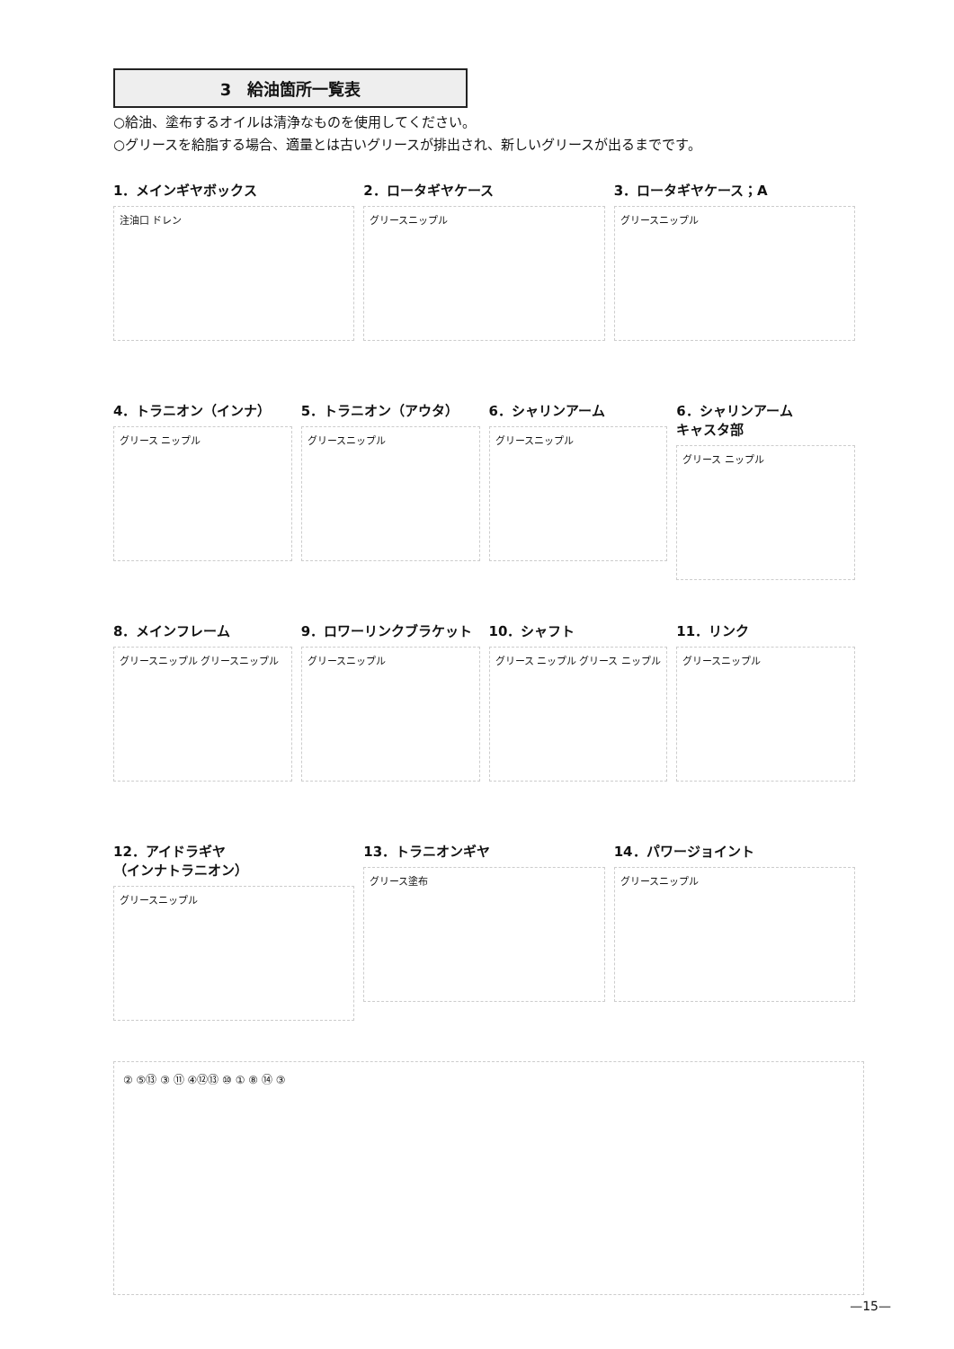3　給油箇所一覧表
○給油、塗布するオイルは清浄なものを使用してください。
○グリースを給脂する場合、適量とは古いグリースが排出され、新しいグリースが出るまでです。
1．メインギヤボックス
注油口 ドレン
2．ロータギヤケース
グリースニップル
3．ロータギヤケース；A
グリースニップル
4．トラニオン（インナ）
グリース ニップル
5．トラニオン（アウタ）
グリースニップル
6．シャリンアーム
グリースニップル
6．シャリンアーム
キャスタ部
グリース ニップル
8．メインフレーム
グリースニップル グリースニップル
9．ロワーリンクブラケット
グリースニップル
10．シャフト
グリース ニップル グリース ニップル
11．リンク
グリースニップル
12．アイドラギヤ
（インナトラニオン）
グリースニップル
13．トラニオンギヤ
グリース塗布
14．パワージョイント
グリースニップル
② ⑤⑬ ③ ⑪ ④⑫⑬ ⑩ ① ⑧ ⑭ ③
—15—